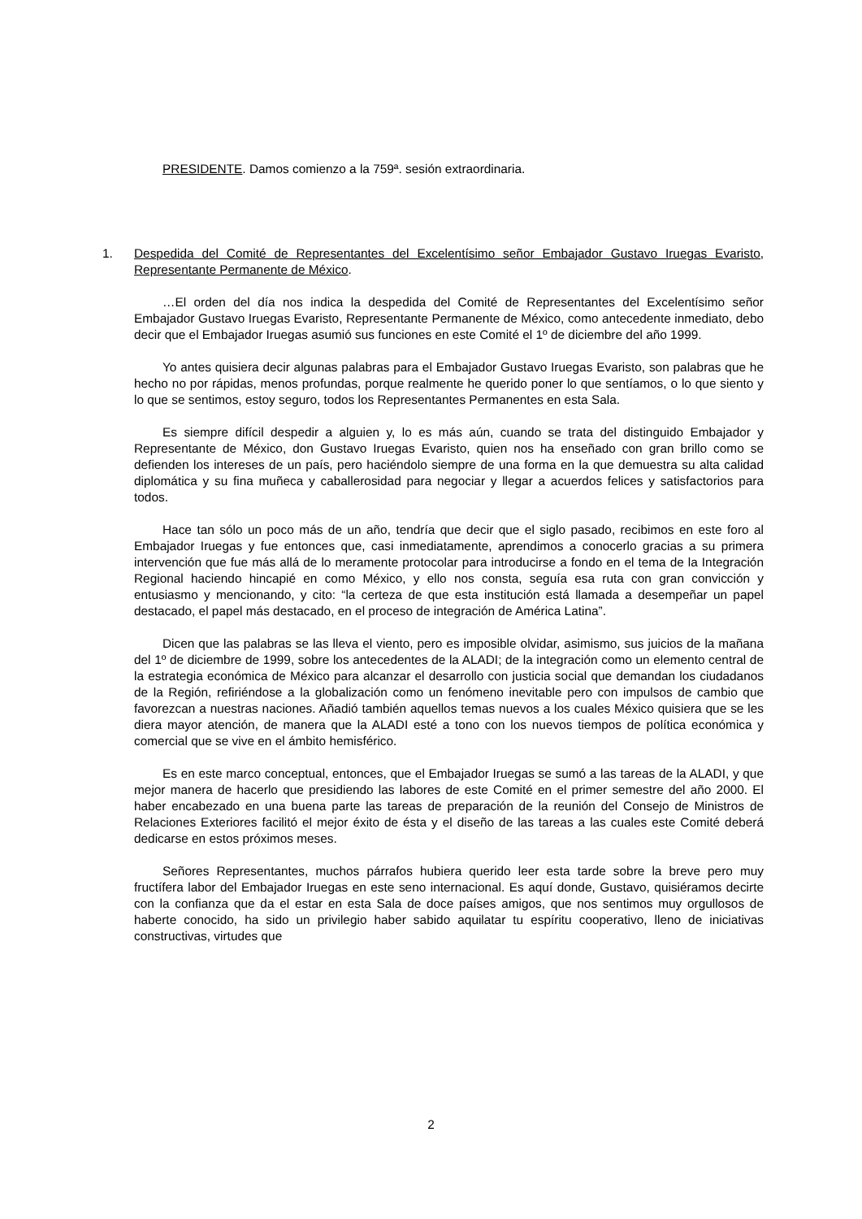PRESIDENTE. Damos comienzo a la 759ª. sesión extraordinaria.
1. Despedida del Comité de Representantes del Excelentísimo señor Embajador Gustavo Iruegas Evaristo, Representante Permanente de México.
…El orden del día nos indica la despedida del Comité de Representantes del Excelentísimo señor Embajador Gustavo Iruegas Evaristo, Representante Permanente de México, como antecedente inmediato, debo decir que el Embajador Iruegas asumió sus funciones en este Comité el 1º de diciembre del año 1999.
Yo antes quisiera decir algunas palabras para el Embajador Gustavo Iruegas Evaristo, son palabras que he hecho no por rápidas, menos profundas, porque realmente he querido poner lo que sentíamos, o lo que siento y lo que se sentimos, estoy seguro, todos los Representantes Permanentes en esta Sala.
Es siempre difícil despedir a alguien y, lo es más aún, cuando se trata del distinguido Embajador y Representante de México, don Gustavo Iruegas Evaristo, quien nos ha enseñado con gran brillo como se defienden los intereses de un país, pero haciéndolo siempre de una forma en la que demuestra su alta calidad diplomática y su fina muñeca y caballerosidad para negociar y llegar a acuerdos felices y satisfactorios para todos.
Hace tan sólo un poco más de un año, tendría que decir que el siglo pasado, recibimos en este foro al Embajador Iruegas y fue entonces que, casi inmediatamente, aprendimos a conocerlo gracias a su primera intervención que fue más allá de lo meramente protocolar para introducirse a fondo en el tema de la Integración Regional haciendo hincapié en como México, y ello nos consta, seguía esa ruta con gran convicción y entusiasmo y mencionando, y cito: “la certeza de que esta institución está llamada a desempeñar un papel destacado, el papel más destacado, en el proceso de integración de América Latina”.
Dicen que las palabras se las lleva el viento, pero es imposible olvidar, asimismo, sus juicios de la mañana del 1º de diciembre de 1999, sobre los antecedentes de la ALADI; de la integración como un elemento central de la estrategia económica de México para alcanzar el desarrollo con justicia social que demandan los ciudadanos de la Región, refiriéndose a la globalización como un fenómeno inevitable pero con impulsos de cambio que favorezcan a nuestras naciones. Añadió también aquellos temas nuevos a los cuales México quisiera que se les diera mayor atención, de manera que la ALADI esté a tono con los nuevos tiempos de política económica y comercial que se vive en el ámbito hemisférico.
Es en este marco conceptual, entonces, que el Embajador Iruegas se sumó a las tareas de la ALADI, y que mejor manera de hacerlo que presidiendo las labores de este Comité en el primer semestre del año 2000. El haber encabezado en una buena parte las tareas de preparación de la reunión del Consejo de Ministros de Relaciones Exteriores facilitó el mejor éxito de ésta y el diseño de las tareas a las cuales este Comité deberá dedicarse en estos próximos meses.
Señores Representantes, muchos párrafos hubiera querido leer esta tarde sobre la breve pero muy fructífera labor del Embajador Iruegas en este seno internacional. Es aquí donde, Gustavo, quisiéramos decirte con la confianza que da el estar en esta Sala de doce países amigos, que nos sentimos muy orgullosos de haberte conocido, ha sido un privilegio haber sabido aquilatar tu espíritu cooperativo, lleno de iniciativas constructivas, virtudes que
2